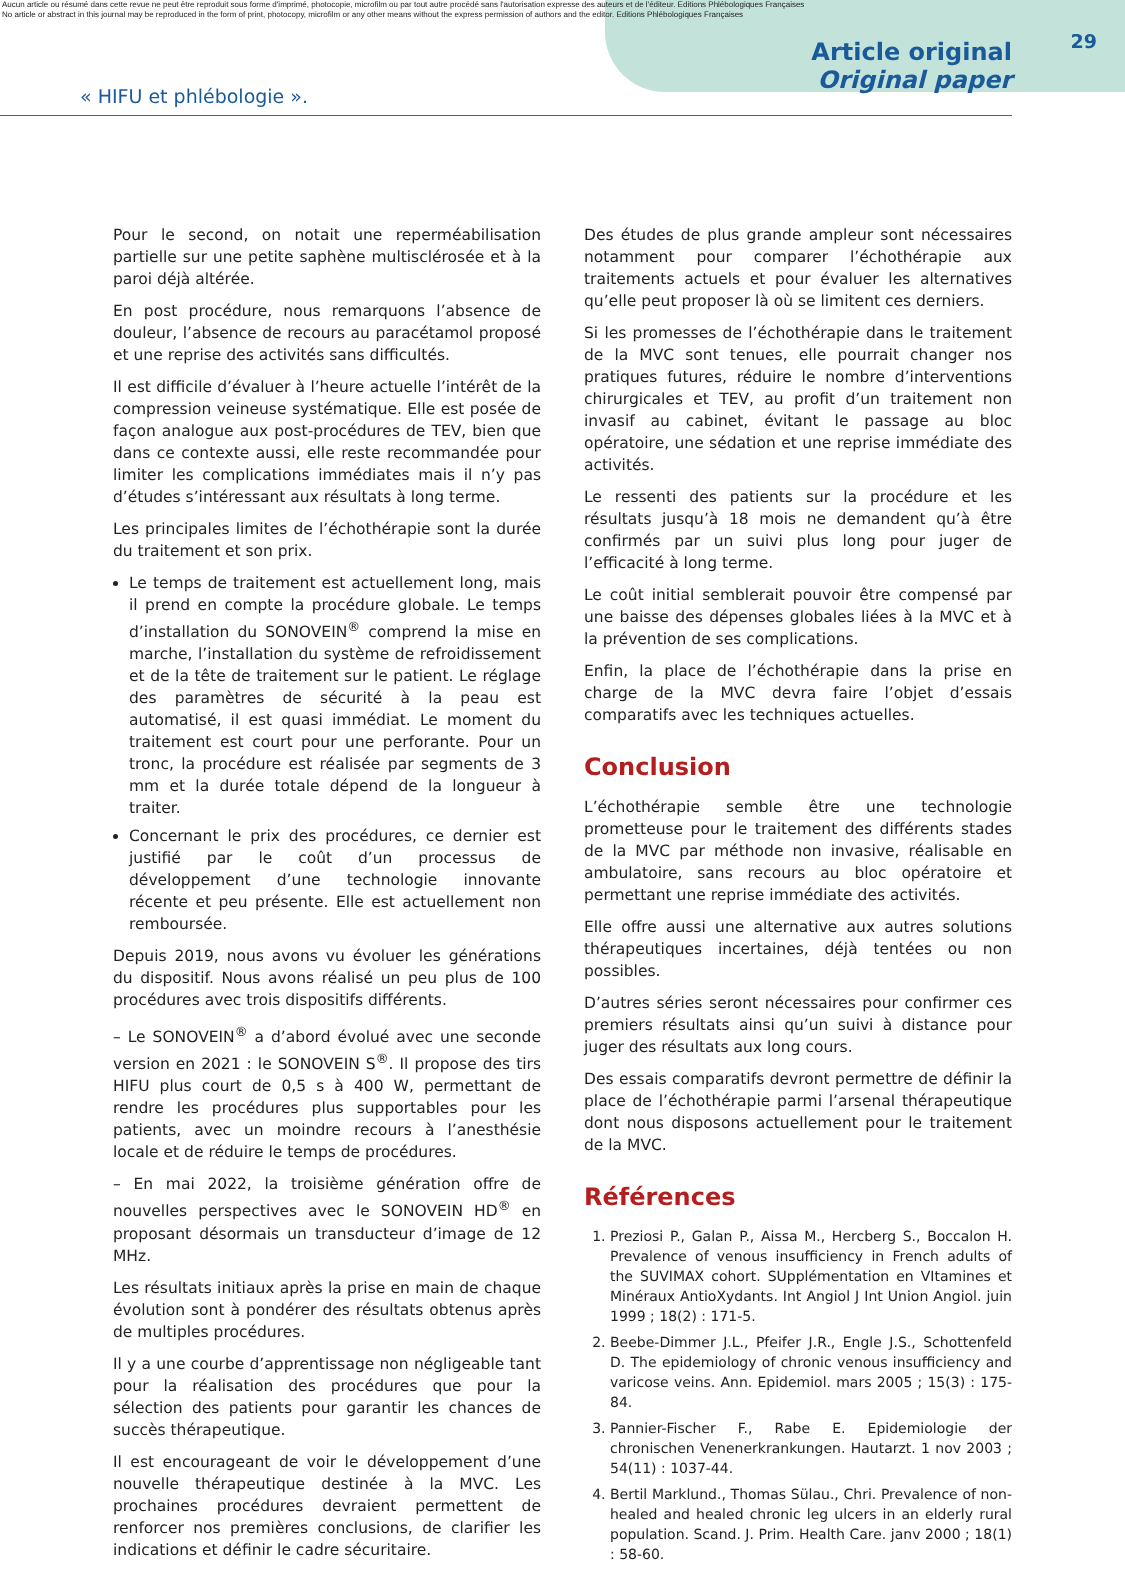Aucun article ou résumé dans cette revue ne peut être reproduit sous forme d'imprimé, photocopie, microfilm ou par tout autre procédé sans l'autorisation expresse des auteurs et de l'éditeur. Editions Phlébologiques Françaises
No article or abstract in this journal may be reproduced in the form of print, photocopy, microfilm or any other means without the express permission of authors and the editor. Editions Phlébologiques Françaises
29
« HIFU et phlébologie ».
Article original
Original paper
Pour le second, on notait une reperméabilisation partielle sur une petite saphène multisclérosée et à la paroi déjà altérée.
En post procédure, nous remarquons l’absence de douleur, l’absence de recours au paracétamol proposé et une reprise des activités sans difficultés.
Il est difficile d’évaluer à l’heure actuelle l’intérêt de la compression veineuse systématique. Elle est posée de façon analogue aux post-procédures de TEV, bien que dans ce contexte aussi, elle reste recommandée pour limiter les complications immédiates mais il n’y pas d’études s’intéressant aux résultats à long terme.
Les principales limites de l’échothérapie sont la durée du traitement et son prix.
Le temps de traitement est actuellement long, mais il prend en compte la procédure globale. Le temps d’installation du SONOVEIN<sup>®</sup> comprend la mise en marche, l’installation du système de refroidissement et de la tête de traitement sur le patient. Le réglage des paramètres de sécurité à la peau est automatisé, il est quasi immédiat. Le moment du traitement est court pour une perforante. Pour un tronc, la procédure est réalisée par segments de 3 mm et la durée totale dépend de la longueur à traiter.
Concernant le prix des procédures, ce dernier est justifié par le coût d’un processus de développement d’une technologie innovante récente et peu présente. Elle est actuellement non remboursée.
Depuis 2019, nous avons vu évoluer les générations du dispositif. Nous avons réalisé un peu plus de 100 procédures avec trois dispositifs différents.
– Le SONOVEIN<sup>®</sup> a d’abord évolué avec une seconde version en 2021 : le SONOVEIN S<sup>®</sup>. Il propose des tirs HIFU plus court de 0,5 s à 400 W, permettant de rendre les procédures plus supportables pour les patients, avec un moindre recours à l’anesthésie locale et de réduire le temps de procédures.
– En mai 2022, la troisième génération offre de nouvelles perspectives avec le SONOVEIN HD<sup>®</sup> en proposant désormais un transducteur d’image de 12 MHz.
Les résultats initiaux après la prise en main de chaque évolution sont à pondérer des résultats obtenus après de multiples procédures.
Il y a une courbe d’apprentissage non négligeable tant pour la réalisation des procédures que pour la sélection des patients pour garantir les chances de succès thérapeutique.
Il est encourageant de voir le développement d’une nouvelle thérapeutique destinée à la MVC. Les prochaines procédures devraient permettent de renforcer nos premières conclusions, de clarifier les indications et définir le cadre sécuritaire.
Des études de plus grande ampleur sont nécessaires notamment pour comparer l’échothérapie aux traitements actuels et pour évaluer les alternatives qu’elle peut proposer là où se limitent ces derniers.
Si les promesses de l’échothérapie dans le traitement de la MVC sont tenues, elle pourrait changer nos pratiques futures, réduire le nombre d’interventions chirurgicales et TEV, au profit d’un traitement non invasif au cabinet, évitant le passage au bloc opératoire, une sédation et une reprise immédiate des activités.
Le ressenti des patients sur la procédure et les résultats jusqu’à 18 mois ne demandent qu’à être confirmés par un suivi plus long pour juger de l’efficacité à long terme.
Le coût initial semblerait pouvoir être compensé par une baisse des dépenses globales liées à la MVC et à la prévention de ses complications.
Enfin, la place de l’échothérapie dans la prise en charge de la MVC devra faire l’objet d’essais comparatifs avec les techniques actuelles.
Conclusion
L’échothérapie semble être une technologie prometteuse pour le traitement des différents stades de la MVC par méthode non invasive, réalisable en ambulatoire, sans recours au bloc opératoire et permettant une reprise immédiate des activités.
Elle offre aussi une alternative aux autres solutions thérapeutiques incertaines, déjà tentées ou non possibles.
D’autres séries seront nécessaires pour confirmer ces premiers résultats ainsi qu’un suivi à distance pour juger des résultats aux long cours.
Des essais comparatifs devront permettre de définir la place de l’échothérapie parmi l’arsenal thérapeutique dont nous disposons actuellement pour le traitement de la MVC.
Références
1. Preziosi P., Galan P., Aissa M., Hercberg S., Boccalon H. Prevalence of venous insufficiency in French adults of the SUVIMAX cohort. SUpplémentation en VItamines et Minéraux AntioXydants. Int Angiol J Int Union Angiol. juin 1999 ; 18(2) : 171-5.
2. Beebe-Dimmer J.L., Pfeifer J.R., Engle J.S., Schottenfeld D. The epidemiology of chronic venous insufficiency and varicose veins. Ann. Epidemiol. mars 2005 ; 15(3) : 175-84.
3. Pannier-Fischer F., Rabe E. Epidemiologie der chronischen Venenerkrankungen. Hautarzt. 1 nov 2003 ; 54(11) : 1037-44.
4. Bertil Marklund., Thomas Sülau., Chri. Prevalence of non-healed and healed chronic leg ulcers in an elderly rural population. Scand. J. Prim. Health Care. janv 2000 ; 18(1) : 58-60.